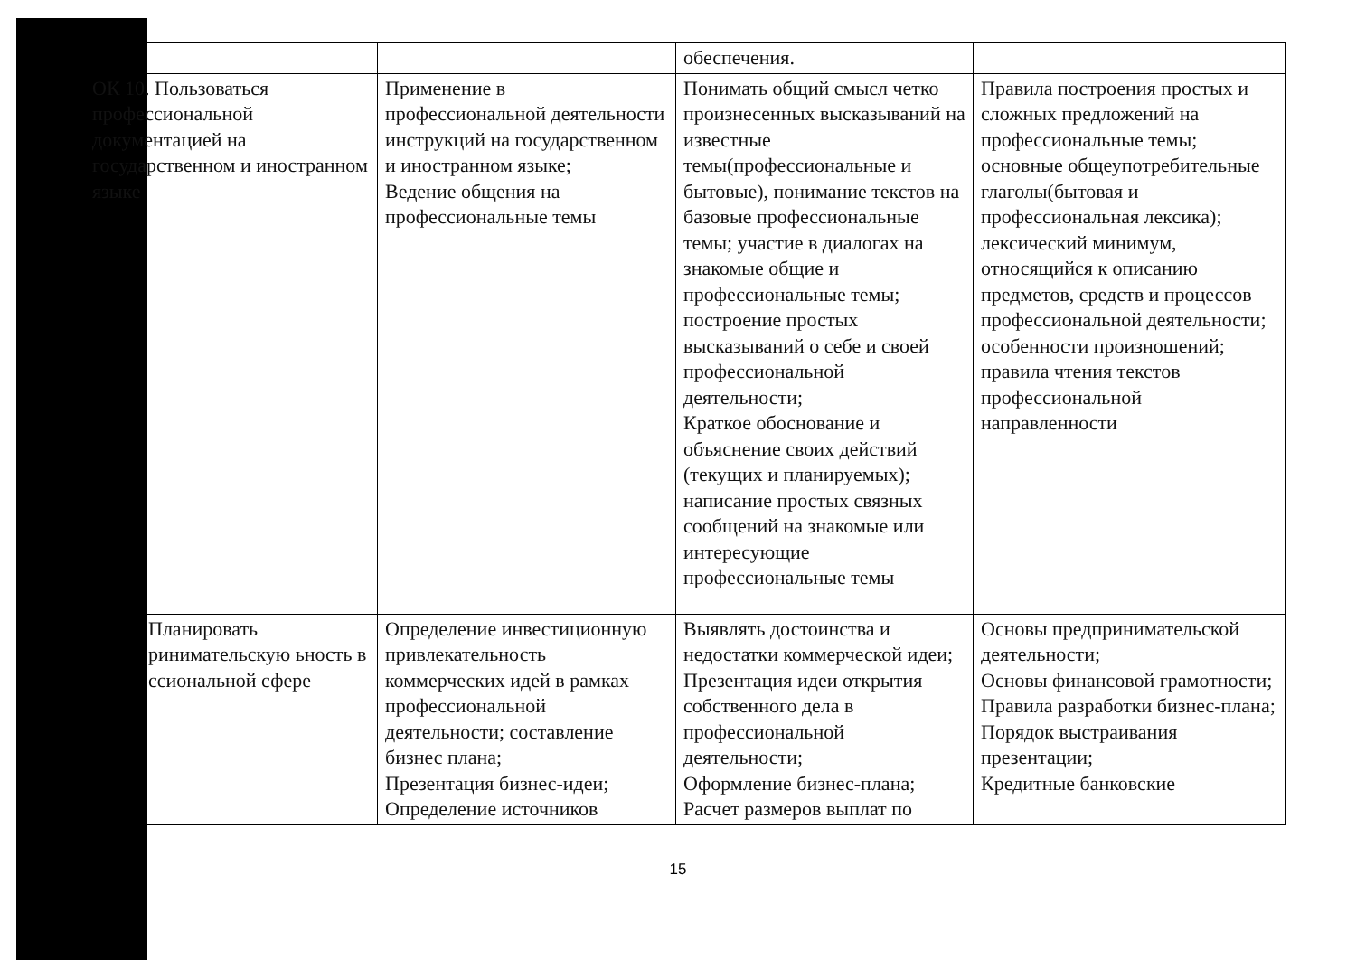| | | обеспечения. | |
| ОК 10. Пользоваться профессиональной документацией на государственном и иностранном языке | Применение в профессиональной деятельности инструкций на государственном и иностранном языке; Ведение общения на профессиональные темы | Понимать общий смысл четко произнесенных высказываний на известные темы(профессиональные и бытовые), понимание текстов на базовые профессиональные темы; участие в диалогах на знакомые общие и профессиональные темы; построение простых высказываний о себе и своей профессиональной деятельности; Краткое обоснование и объяснение своих действий (текущих и планируемых); написание простых связных сообщений на знакомые или интересующие профессиональные темы | Правила построения простых и сложных предложений на профессиональные темы; основные общеупотребительные глаголы(бытовая и профессиональная лексика); лексический минимум, относящийся к описанию предметов, средств и процессов профессиональной деятельности; особенности произношений; правила чтения текстов профессиональной направленности |
| Планировать ринимательскую ьность в ссиональной сфере | Определение инвестиционную привлекательность коммерческих идей в рамках профессиональной деятельности; составление бизнес плана; Презентация бизнес-идеи; Определение источников | Выявлять достоинства и недостатки коммерческой идеи; Презентация идеи открытия собственного дела в профессиональной деятельности; Оформление бизнес-плана; Расчет размеров выплат по | Основы предпринимательской деятельности; Основы финансовой грамотности; Правила разработки бизнес-плана; Порядок выстраивания презентации; Кредитные банковские |
15